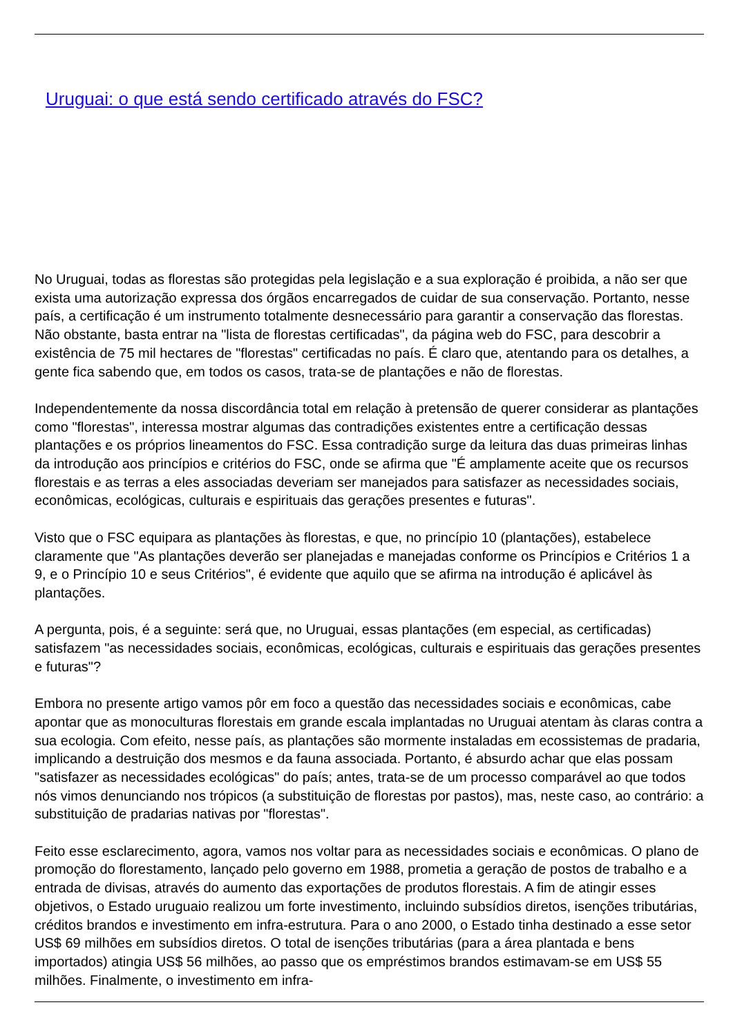Uruguai: o que está sendo certificado através do FSC?
No Uruguai, todas as florestas são protegidas pela legislação e a sua exploração é proibida, a não ser que exista uma autorização expressa dos órgãos encarregados de cuidar de sua conservação. Portanto, nesse país, a certificação é um instrumento totalmente desnecessário para garantir a conservação das florestas. Não obstante, basta entrar na "lista de florestas certificadas", da página web do FSC, para descobrir a existência de 75 mil hectares de "florestas" certificadas no país. É claro que, atentando para os detalhes, a gente fica sabendo que, em todos os casos, trata-se de plantações e não de florestas.
Independentemente da nossa discordância total em relação à pretensão de querer considerar as plantações como "florestas", interessa mostrar algumas das contradições existentes entre a certificação dessas plantações e os próprios lineamentos do FSC. Essa contradição surge da leitura das duas primeiras linhas da introdução aos princípios e critérios do FSC, onde se afirma que "É amplamente aceite que os recursos florestais e as terras a eles associadas deveriam ser manejados para satisfazer as necessidades sociais, econômicas, ecológicas, culturais e espirituais das gerações presentes e futuras".
Visto que o FSC equipara as plantações às florestas, e que, no princípio 10 (plantações), estabelece claramente que "As plantações deverão ser planejadas e manejadas conforme os Princípios e Critérios 1 a 9, e o Princípio 10 e seus Critérios", é evidente que aquilo que se afirma na introdução é aplicável às plantações.
A pergunta, pois, é a seguinte: será que, no Uruguai, essas plantações (em especial, as certificadas) satisfazem "as necessidades sociais, econômicas, ecológicas, culturais e espirituais das gerações presentes e futuras"?
Embora no presente artigo vamos pôr em foco a questão das necessidades sociais e econômicas, cabe apontar que as monoculturas florestais em grande escala implantadas no Uruguai atentam às claras contra a sua ecologia. Com efeito, nesse país, as plantações são mormente instaladas em ecossistemas de pradaria, implicando a destruição dos mesmos e da fauna associada. Portanto, é absurdo achar que elas possam "satisfazer as necessidades ecológicas" do país; antes, trata-se de um processo comparável ao que todos nós vimos denunciando nos trópicos (a substituição de florestas por pastos), mas, neste caso, ao contrário: a substituição de pradarias nativas por "florestas".
Feito esse esclarecimento, agora, vamos nos voltar para as necessidades sociais e econômicas. O plano de promoção do florestamento, lançado pelo governo em 1988, prometia a geração de postos de trabalho e a entrada de divisas, através do aumento das exportações de produtos florestais. A fim de atingir esses objetivos, o Estado uruguaio realizou um forte investimento, incluindo subsídios diretos, isenções tributárias, créditos brandos e investimento em infra-estrutura. Para o ano 2000, o Estado tinha destinado a esse setor US$ 69 milhões em subsídios diretos. O total de isenções tributárias (para a área plantada e bens importados) atingia US$ 56 milhões, ao passo que os empréstimos brandos estimavam-se em US$ 55 milhões. Finalmente, o investimento em infra-